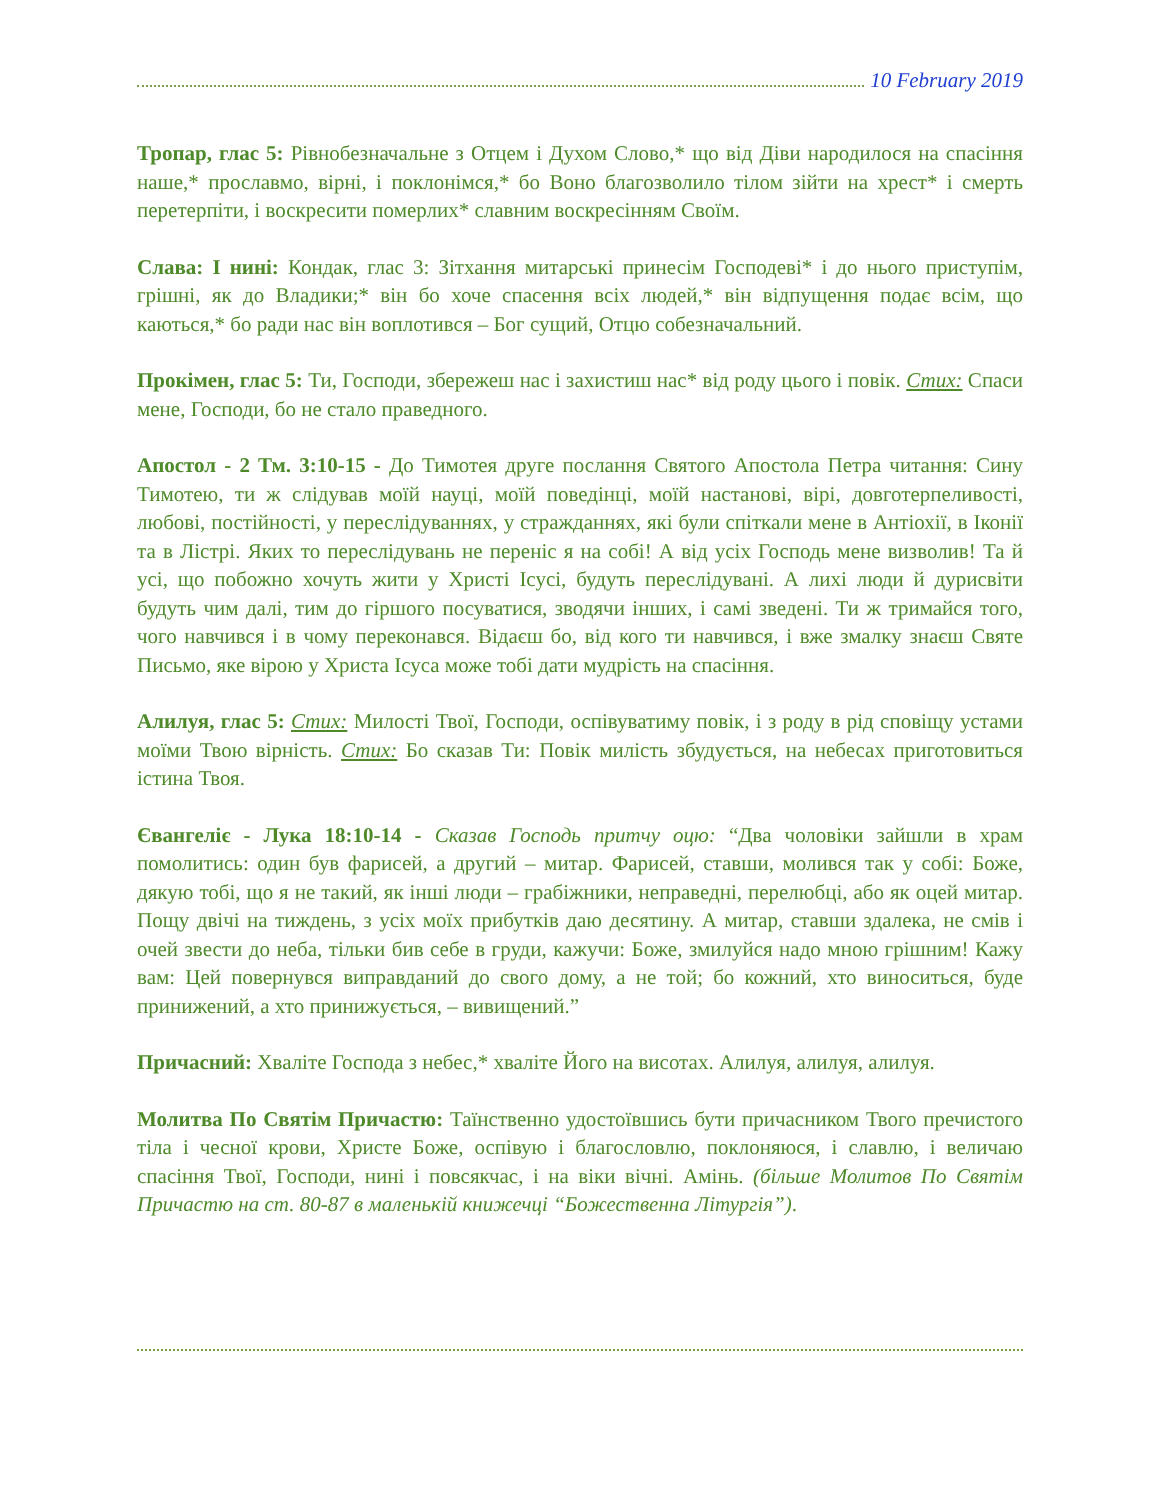10 February 2019
Тропар, глас 5: Рівнобезначальне з Отцем і Духом Слово,* що від Діви народилося на спасіння наше,* прославмо, вірні, і поклонімся,* бо Воно благозволило тілом зійти на хрест* і смерть перетерпіти, і воскресити померлих* славним воскресінням Своїм.
Слава: І нині: Кондак, глас 3: Зітхання митарські принесім Господеві* і до нього приступім, грішні, як до Владики;* він бо хоче спасення всіх людей,* він відпущення подає всім, що каються,* бо ради нас він воплотився – Бог сущий, Отцю собезначальний.
Прокімен, глас 5: Ти, Господи, збережеш нас і захистиш нас* від роду цього і повік. Стих: Спаси мене, Господи, бо не стало праведного.
Апостол - 2 Тм. 3:10-15 - До Тимотея друге послання Святого Апостола Петра читання: Сину Тимотею, ти ж слідував моїй науці, моїй поведінці, моїй настанові, вірі, довготерпеливості, любові, постійності, у переслідуваннях, у стражданнях, які були спіткали мене в Антіохії, в Іконії та в Лістрі. Яких то переслідувань не переніс я на собі! А від усіх Господь мене визволив! Та й усі, що побожно хочуть жити у Христі Ісусі, будуть переслідувані. А лихі люди й дурисвіти будуть чим далі, тим до гіршого посуватися, зводячи інших, і самі зведені. Ти ж тримайся того, чого навчився і в чому переконався. Відаєш бо, від кого ти навчився, і вже змалку знаєш Святе Письмо, яке вірою у Христа Ісуса може тобі дати мудрість на спасіння.
Алилуя, глас 5: Стих: Милості Твої, Господи, оспівуватиму повік, і з роду в рід сповіщу устами моїми Твою вірність. Стих: Бо сказав Ти: Повік милість збудується, на небесах приготовиться істина Твоя.
Євангеліє - Лука 18:10-14 - Сказав Господь притчу оцю: “Два чоловіки зайшли в храм помолитись: один був фарисей, а другий – митар. Фарисей, ставши, молився так у собі: Боже, дякую тобі, що я не такий, як інші люди – грабіжники, неправедні, перелюбці, або як оцей митар. Пощу двічі на тиждень, з усіх моїх прибутків даю десятину. А митар, ставши здалека, не смів і очей звести до неба, тільки бив себе в груди, кажучи: Боже, змилуйся надо мною грішним! Кажу вам: Цей повернувся виправданий до свого дому, а не той; бо кожний, хто виноситься, буде принижений, а хто принижується, – вивищений.”
Причасний: Хваліте Господа з небес,* хваліте Його на висотах. Алилуя, алилуя, алилуя.
Молитва По Святім Причастю: Таїнственно удостоївшись бути причасником Твого пречистого тіла і чесної крови, Христе Боже, оспівую і благословлю, поклоняюся, і славлю, і величаю спасіння Твої, Господи, нині і повсякчас, і на віки вічні. Амінь. (більше Молитов По Святім Причастю на ст. 80-87 в маленькій книжечці “Божественна Літургія”).